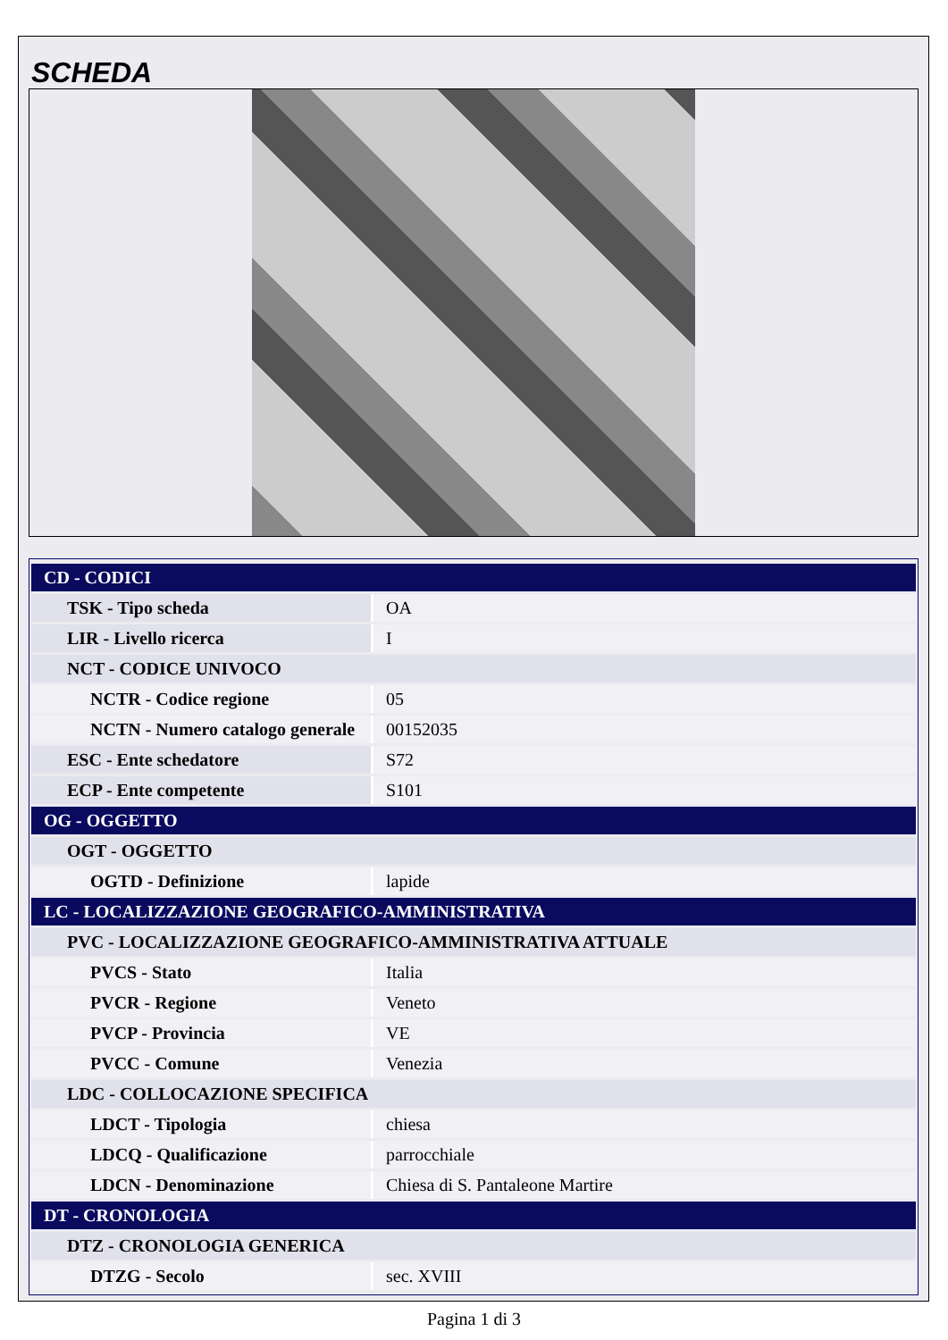SCHEDA
| CD - CODICI | |
| TSK - Tipo scheda | OA |
| LIR - Livello ricerca | I |
| NCT - CODICE UNIVOCO | |
| NCTR - Codice regione | 05 |
| NCTN - Numero catalogo generale | 00152035 |
| ESC - Ente schedatore | S72 |
| ECP - Ente competente | S101 |
| OG - OGGETTO | |
| OGT - OGGETTO | |
| OGTD - Definizione | lapide |
| LC - LOCALIZZAZIONE GEOGRAFICO-AMMINISTRATIVA | |
| PVC - LOCALIZZAZIONE GEOGRAFICO-AMMINISTRATIVA ATTUALE | |
| PVCS - Stato | Italia |
| PVCR - Regione | Veneto |
| PVCP - Provincia | VE |
| PVCC - Comune | Venezia |
| LDC - COLLOCAZIONE SPECIFICA | |
| LDCT - Tipologia | chiesa |
| LDCQ - Qualificazione | parrocchiale |
| LDCN - Denominazione | Chiesa di S. Pantaleone Martire |
| DT - CRONOLOGIA | |
| DTZ - CRONOLOGIA GENERICA | |
| DTZG - Secolo | sec. XVIII |
Pagina 1 di 3